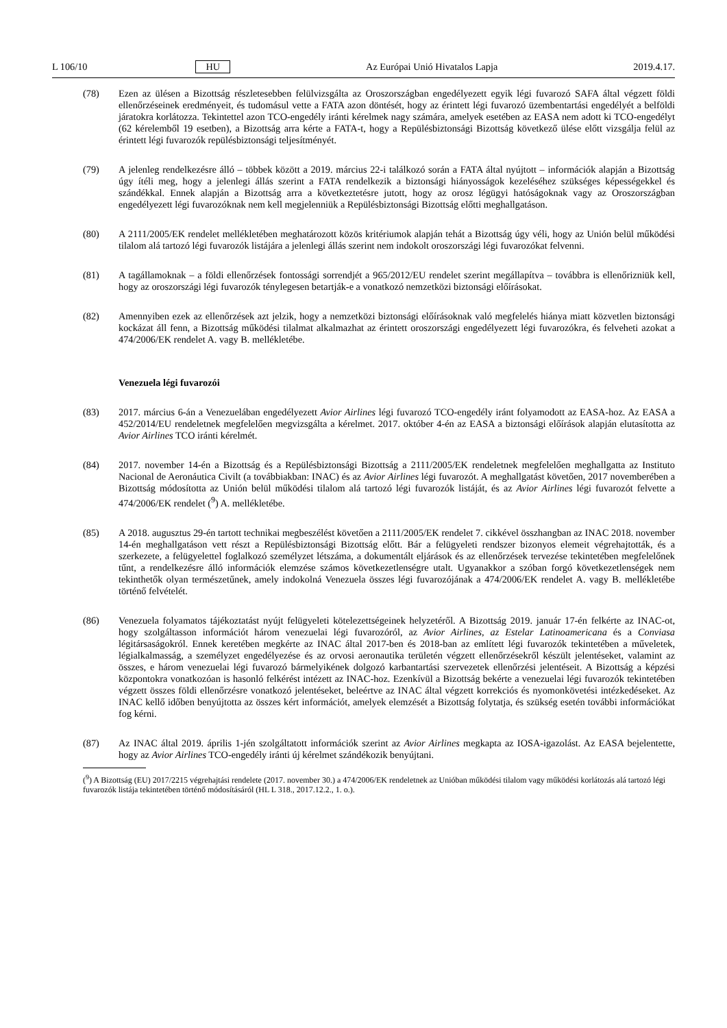L 106/10 HU Az Európai Unió Hivatalos Lapja 2019.4.17.
(78) Ezen az ülésen a Bizottság részletesebben felülvizsgálta az Oroszországban engedélyezett egyik légi fuvarozó SAFA által végzett földi ellenőrzéseinek eredményeit, és tudomásul vette a FATA azon döntését, hogy az érintett légi fuvarozó üzembentartási engedélyét a belföldi járatokra korlátozza. Tekintettel azon TCO-engedély iránti kérelmek nagy számára, amelyek esetében az EASA nem adott ki TCO-engedélyt (62 kérelemből 19 esetben), a Bizottság arra kérte a FATA-t, hogy a Repülésbiztonsági Bizottság következő ülése előtt vizsgálja felül az érintett légi fuvarozók repülésbiztonsági teljesítményét.
(79) A jelenleg rendelkezésre álló – többek között a 2019. március 22-i találkozó során a FATA által nyújtott – információk alapján a Bizottság úgy ítéli meg, hogy a jelenlegi állás szerint a FATA rendelkezik a biztonsági hiányosságok kezeléséhez szükséges képességekkel és szándékkal. Ennek alapján a Bizottság arra a következtetésre jutott, hogy az orosz légügyi hatóságoknak vagy az Oroszországban engedélyezett légi fuvarozóknak nem kell megjelenniük a Repülésbiztonsági Bizottság előtti meghallgatáson.
(80) A 2111/2005/EK rendelet mellékletében meghatározott közös kritériumok alapján tehát a Bizottság úgy véli, hogy az Unión belül működési tilalom alá tartozó légi fuvarozók listájára a jelenlegi állás szerint nem indokolt oroszországi légi fuvarozókat felvenni.
(81) A tagállamoknak – a földi ellenőrzések fontossági sorrendjét a 965/2012/EU rendelet szerint megállapítva – továbbra is ellenőrizniük kell, hogy az oroszországi légi fuvarozók ténylegesen betartják-e a vonatkozó nemzetközi biztonsági előírásokat.
(82) Amennyiben ezek az ellenőrzések azt jelzik, hogy a nemzetközi biztonsági előírásoknak való megfelelés hiánya miatt közvetlen biztonsági kockázat áll fenn, a Bizottság működési tilalmat alkalmazhat az érintett oroszországi engedélyezett légi fuvarozókra, és felveheti azokat a 474/2006/EK rendelet A. vagy B. mellékletébe.
Venezuela légi fuvarozói
(83) 2017. március 6-án a Venezuelában engedélyezett Avior Airlines légi fuvarozó TCO-engedély iránt folyamodott az EASA-hoz. Az EASA a 452/2014/EU rendeletnek megfelelően megvizsgálta a kérelmet. 2017. október 4-én az EASA a biztonsági előírások alapján elutasította az Avior Airlines TCO iránti kérelmét.
(84) 2017. november 14-én a Bizottság és a Repülésbiztonsági Bizottság a 2111/2005/EK rendeletnek megfelelően meghallgatta az Instituto Nacional de Aeronáutica Civilt (a továbbiakban: INAC) és az Avior Airlines légi fuvarozót. A meghallgatást követően, 2017 novemberében a Bizottság módosította az Unión belül működési tilalom alá tartozó légi fuvarozók listáját, és az Avior Airlines légi fuvarozót felvette a 474/2006/EK rendelet (<sup>9</sup>) A. mellékletébe.
(85) A 2018. augusztus 29-én tartott technikai megbeszélést követően a 2111/2005/EK rendelet 7. cikkével összhangban az INAC 2018. november 14-én meghallgatáson vett részt a Repülésbiztonsági Bizottság előtt. Bár a felügyeleti rendszer bizonyos elemeit végrehajtották, és a szerkezete, a felügyelettel foglalkozó személyzet létszáma, a dokumentált eljárások és az ellenőrzések tervezése tekintetében megfelelőnek tűnt, a rendelkezésre álló információk elemzése számos következetlenségre utalt. Ugyanakkor a szóban forgó következetlenségek nem tekinthetők olyan természetűnek, amely indokolná Venezuela összes légi fuvarozójának a 474/2006/EK rendelet A. vagy B. mellékletébe történő felvételét.
(86) Venezuela folyamatos tájékoztatást nyújt felügyeleti kötelezettségeinek helyzetéről. A Bizottság 2019. január 17-én felkérte az INAC-ot, hogy szolgáltasson információt három venezuelai légi fuvarozóról, az Avior Airlines, az Estelar Latinoamericana és a Conviasa légitársaságokról. Ennek keretében megkérte az INAC által 2017-ben és 2018-ban az említett légi fuvarozók tekintetében a műveletek, légialkalmasság, a személyzet engedélyezése és az orvosi aeronautika területén végzett ellenőrzésekről készült jelentéseket, valamint az összes, e három venezuelai légi fuvarozó bármelyikének dolgozó karbantartási szervezetek ellenőrzési jelentéseit. A Bizottság a képzési központokra vonatkozóan is hasonló felkérést intézett az INAC-hoz. Ezenkívül a Bizottság bekérte a venezuelai légi fuvarozók tekintetében végzett összes földi ellenőrzésre vonatkozó jelentéseket, beleértve az INAC által végzett korrekciós és nyomonkövetési intézkedéseket. Az INAC kellő időben benyújtotta az összes kért információt, amelyek elemzését a Bizottság folytatja, és szükség esetén további információkat fog kérni.
(87) Az INAC által 2019. április 1-jén szolgáltatott információk szerint az Avior Airlines megkapta az IOSA-igazolást. Az EASA bejelentette, hogy az Avior Airlines TCO-engedély iránti új kérelmet szándékozik benyújtani.
(<sup>9</sup>) A Bizottság (EU) 2017/2215 végrehajtási rendelete (2017. november 30.) a 474/2006/EK rendeletnek az Unióban működési tilalom vagy működési korlátozás alá tartozó légi fuvarozók listája tekintetében történő módosításáról (HL L 318., 2017.12.2., 1. o.).